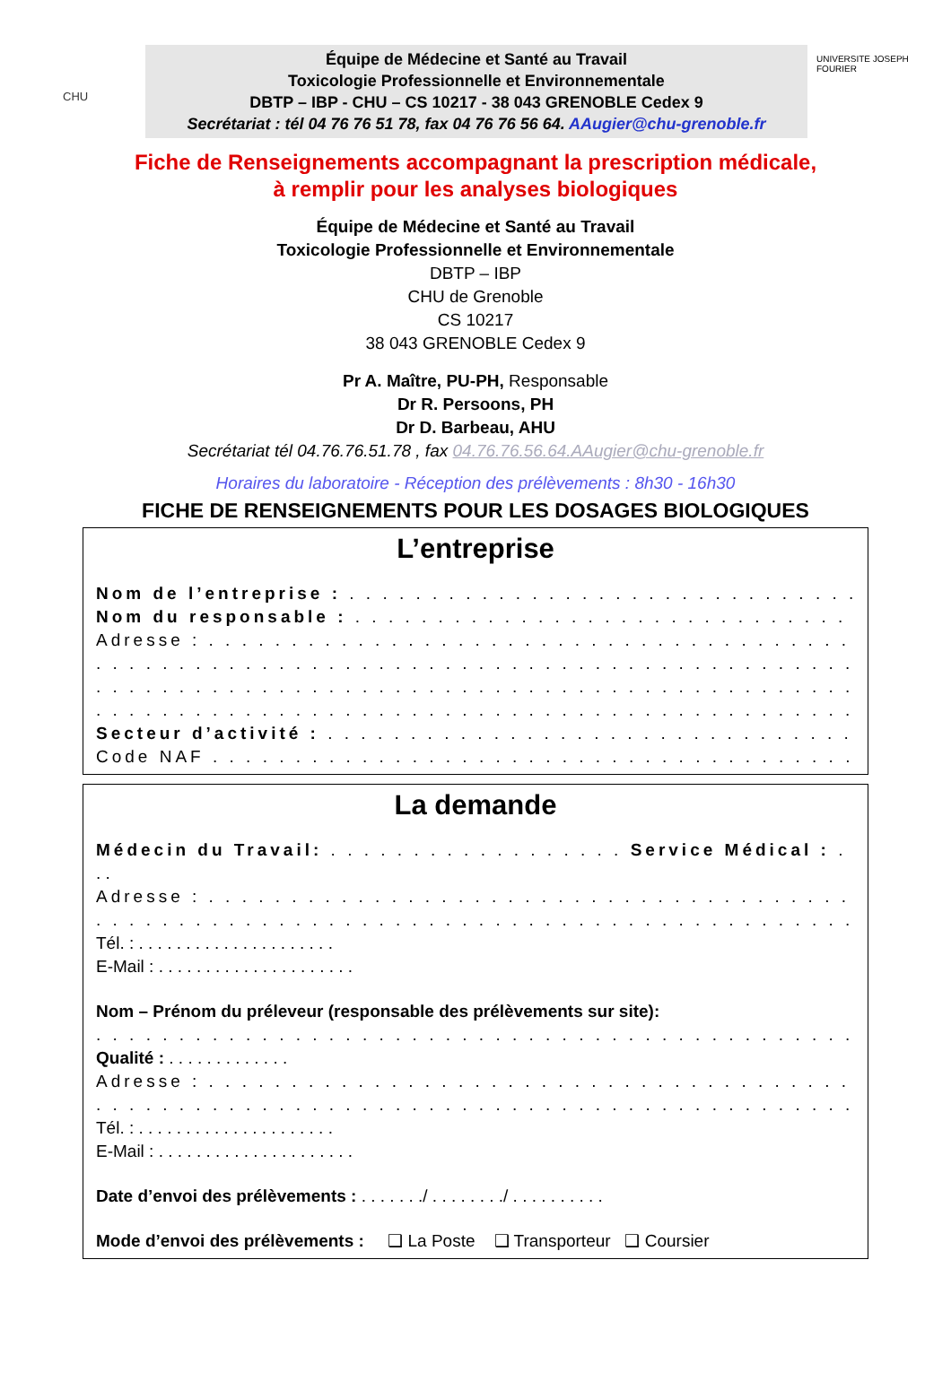CHU
Équipe de Médecine et Santé au Travail
Toxicologie Professionnelle et Environnementale
DBTP – IBP - CHU – CS 10217 - 38 043 GRENOBLE Cedex 9
Secrétariat : tél 04 76 76 51 78, fax 04 76 76 56 64. AAugier@chu-grenoble.fr
UNIVERSITE JOSEPH FOURIER
Fiche de Renseignements accompagnant la prescription médicale,
à remplir pour les analyses biologiques
Équipe de Médecine et Santé au Travail
Toxicologie Professionnelle et Environnementale
DBTP – IBP
CHU de Grenoble
CS 10217
38 043 GRENOBLE Cedex 9
Pr A. Maître, PU-PH, Responsable
Dr R. Persoons, PH
Dr D. Barbeau, AHU
Secrétariat tél 04.76.76.51.78 , fax 04.76.76.56.64.AAugier@chu-grenoble.fr
Horaires du laboratoire - Réception des prélèvements : 8h30 - 16h30
FICHE DE RENSEIGNEMENTS POUR LES DOSAGES BIOLOGIQUES
L’entreprise
Nom de l’entreprise : . . . . . . . . . . . . . . . . . . . . . . . . . . . . . . . . . . . . .
Nom du responsable : . . . . . . . . . . . . . . . . . . . . . . . . . . . . . . . . . . . .
Adresse : . . . . . . . . . . . . . . . . . . . . . . . . . . . . . . . . . . . . . . . . . . . . . .
. . . . . . . . . . . . . . . . . . . . . . . . . . . . . . . . . . . . . . . . . . . . . . . . . .
. . . . . . . . . . . . . . . . . . . . . . . . . . . . . . . . . . . . . . . . . . . . . . . . . .
. . . . . . . . . . . . . . . . . . . . . . . . . . . . . . . . . . . . . . . . . . . . . . . . . .
Secteur d’activité : . . . . . . . . . . . . . . . . . . . . . . . . . . . . . . . . . . . . .
Code NAF . . . . . . . . . . . . . . . . . . . . . . . . . . . . . . . . . . . . . . . . . . . .
La demande
Médecin du Travail: . . . . . . . . . . . . . . . . . . Service Médical : . . . . . . . . .
. .
Adresse : . . . . . . . . . . . . . . . . . . . . . . . . . . . . . . . . . . . . . . . . . . . . .
. . . . . . . . . . . . . . . . . . . . . . . . . . . . . . . . . . . . . . . . . . . . . . . . . .
Tél. : . . . . . . . . . . . . . . . . . . . . .
E-Mail : . . . . . . . . . . . . . . . . . . . . .
Nom – Prénom du préleveur (responsable des prélèvements sur site):
. . . . . . . . . . . . . . . . . . . . . . . . . . . . . . . . . . . . . . . . . . . . . . . .
Qualité : . . . . . . . . . . . . .
Adresse : . . . . . . . . . . . . . . . . . . . . . . . . . . . . . . . . . . . . . . . . . . . . .
. . . . . . . . . . . . . . . . . . . . . . . . . . . . . . . . . . . . . . . . . . . . . . . . . .
Tél. : . . . . . . . . . . . . . . . . . . . . .
E-Mail : . . . . . . . . . . . . . . . . . . . . .
Date d’envoi des prélèvements : . . . . . . ./ . . . . . . . ./ . . . . . . . . . .
Mode d’envoi des prélèvements : ❑ La Poste ❑ Transporteur ❑ Coursier